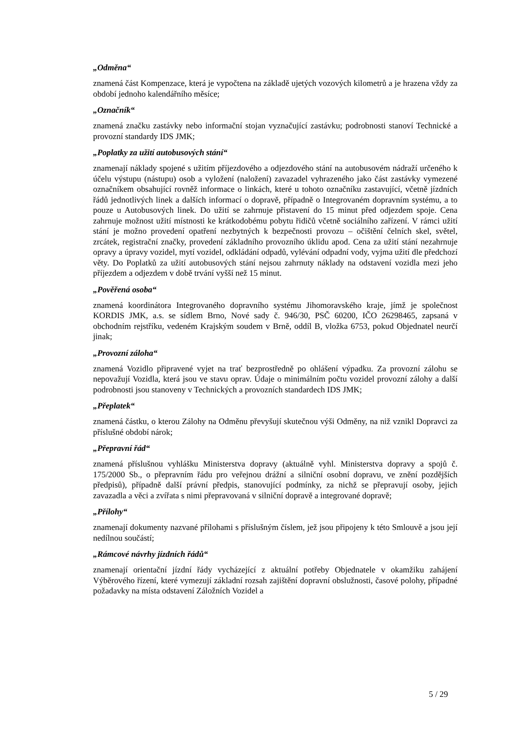„Odměna“
znamená část Kompenzace, která je vypočtena na základě ujetých vozových kilometrů a je hrazena vždy za období jednoho kalendářního měsíce;
„Označník“
znamená značku zastávky nebo informační stojan vyznačující zastávku; podrobnosti stanoví Technické a provozní standardy IDS JMK;
„Poplatky za užití autobusových stání“
znamenají náklady spojené s užitím příjezdového a odjezdového stání na autobusovém nádraží určeného k účelu výstupu (nástupu) osob a vyložení (naložení) zavazadel vyhrazeného jako část zastávky vymezené označníkem obsahující rovněž informace o linkách, které u tohoto označníku zastavující, včetně jízdních řádů jednotlivých linek a dalších informací o dopravě, případně o Integrovaném dopravním systému, a to pouze u Autobusových linek. Do užití se zahrnuje přistavení do 15 minut před odjezdem spoje. Cena zahrnuje možnost užití místnosti ke krátkodobému pobytu řidičů včetně sociálního zařízení. V rámci užití stání je možno provedení opatření nezbytných k bezpečnosti provozu – očištění čelních skel, světel, zrcátek, registrační značky, provedení základního provozního úklidu apod. Cena za užití stání nezahrnuje opravy a úpravy vozidel, mytí vozidel, odkládání odpadů, vylévání odpadní vody, vyjma užití dle předchozí věty. Do Poplatků za užití autobusových stání nejsou zahrnuty náklady na odstavení vozidla mezi jeho příjezdem a odjezdem v době trvání vyšší než 15 minut.
„Pověřená osoba“
znamená koordinátora Integrovaného dopravního systému Jihomoravského kraje, jímž je společnost KORDIS JMK, a.s. se sídlem Brno, Nové sady č. 946/30, PSČ 60200, IČO 26298465, zapsaná v obchodním rejstříku, vedeném Krajským soudem v Brně, oddíl B, vložka 6753, pokud Objednatel neurčí jinak;
„Provozní záloha“
znamená Vozidlo připravené vyjet na trať bezprostředně po ohlášení výpadku. Za provozní zálohu se nepovažují Vozidla, která jsou ve stavu oprav. Údaje o minimálním počtu vozidel provozní zálohy a další podrobnosti jsou stanoveny v Technických a provozních standardech IDS JMK;
„Přeplatek“
znamená částku, o kterou Zálohy na Odměnu převyšují skutečnou výši Odměny, na niž vznikl Dopravci za příslušné období nárok;
„Přepravní řád“
znamená příslušnou vyhlášku Ministerstva dopravy (aktuálně vyhl. Ministerstva dopravy a spojů č. 175/2000 Sb., o přepravním řádu pro veřejnou drážní a silniční osobní dopravu, ve znění pozdějších předpisů), případně další právní předpis, stanovující podmínky, za nichž se přepravují osoby, jejich zavazadla a věci a zvířata s nimi přepravovaná v silniční dopravě a integrované dopravě;
„Přílohy“
znamenají dokumenty nazvané přílohami s příslušným číslem, jež jsou připojeny k této Smlouvě a jsou její nedílnou součástí;
„Rámcové návrhy jízdních řádů“
znamenají orientační jízdní řády vycházející z aktuální potřeby Objednatele v okamžiku zahájení Výběrového řízení, které vymezují základní rozsah zajištění dopravní obslužnosti, časové polohy, případné požadavky na místa odstavení Záložních Vozidel a
5 / 29